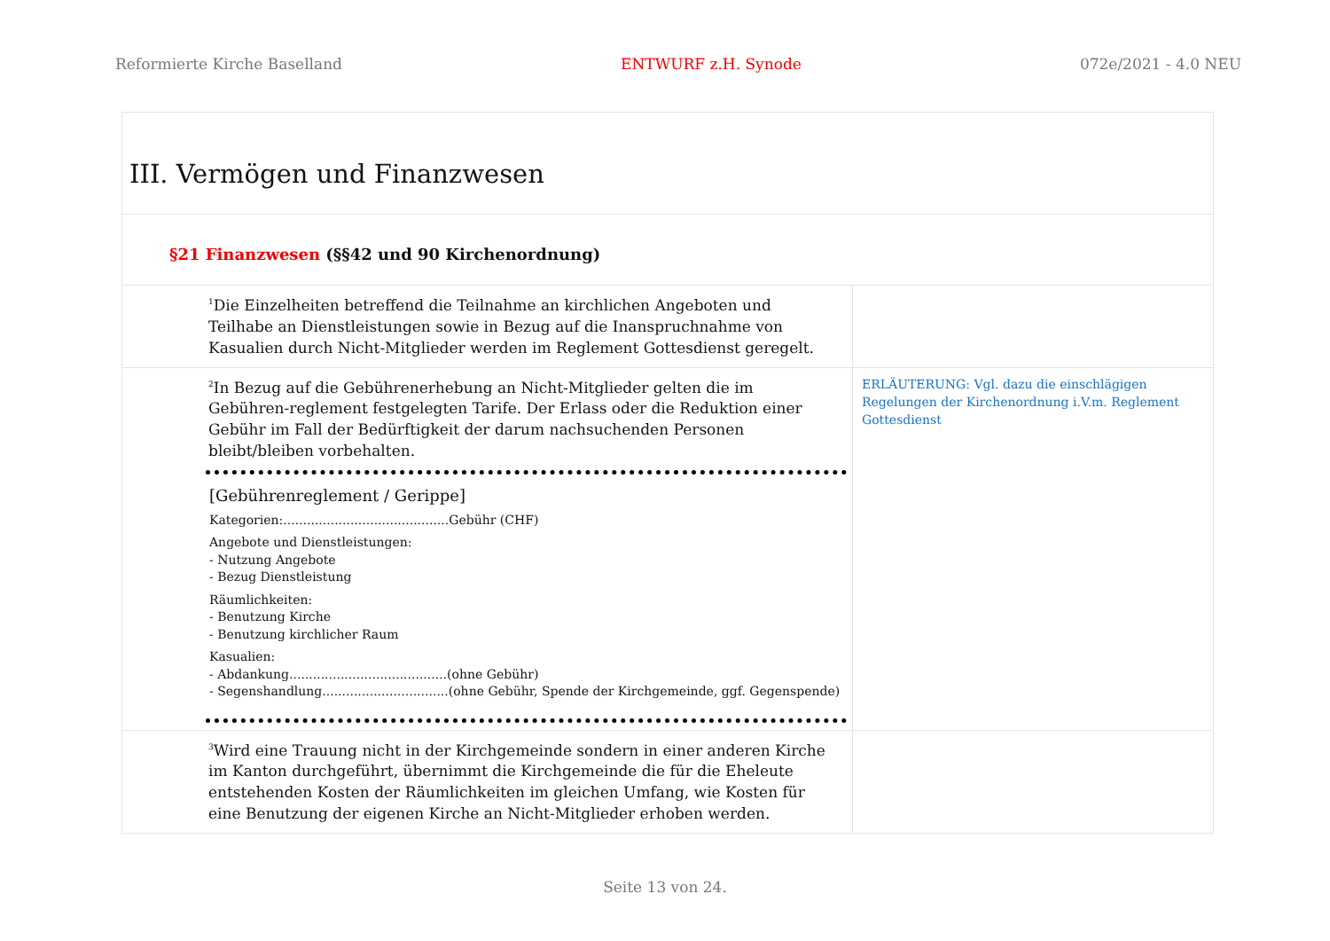Reformierte Kirche Baselland ENTWURF z.H. Synode 072e/2021 - 4.0 NEU
| III. Vermögen und Finanzwesen | |
| §21 Finanzwesen (§§42 und 90 Kirchenordnung) | |
| <sup>1</sup> Die Einzelheiten betreffend die Teilnahme an kirchlichen Angeboten und Teilhabe an Dienstleistungen sowie in Bezug auf die Inanspruchnahme von Kasualien durch Nicht-Mitglieder werden im Reglement Gottesdienst geregelt. | |
| <sup>2</sup> In Bezug auf die Gebührenerhebung an Nicht-Mitglieder gelten die im Gebühren-reglement festgelegten Tarife. Der Erlass oder die Reduktion einer Gebühr im Fall der Bedürftigkeit der darum nachsuchenden Personen bleibt/bleiben vorbehalten. [Gebührenreglement / Gerippe] Kategorien:..........................................Gebühr (CHF) Angebote und Dienstleistungen: - Nutzung Angebote - Bezug Dienstleistung Räumlichkeiten: - Benutzung Kirche - Benutzung kirchlicher Raum Kasualien: - Abdankung........................................(ohne Gebühr) - Segenshandlung................................(ohne Gebühr, Spende der Kirchgemeinde, ggf. Gegenspende) | ERLÄUTERUNG: Vgl. dazu die einschlägigen Regelungen der Kirchenordnung i.V.m. Reglement Gottesdienst |
| <sup>3</sup> Wird eine Trauung nicht in der Kirchgemeinde sondern in einer anderen Kirche im Kanton durchgeführt, übernimmt die Kirchgemeinde die für die Eheleute entstehenden Kosten der Räumlichkeiten im gleichen Umfang, wie Kosten für eine Benutzung der eigenen Kirche an Nicht-Mitglieder erhoben werden. | |
Seite 13 von 24.